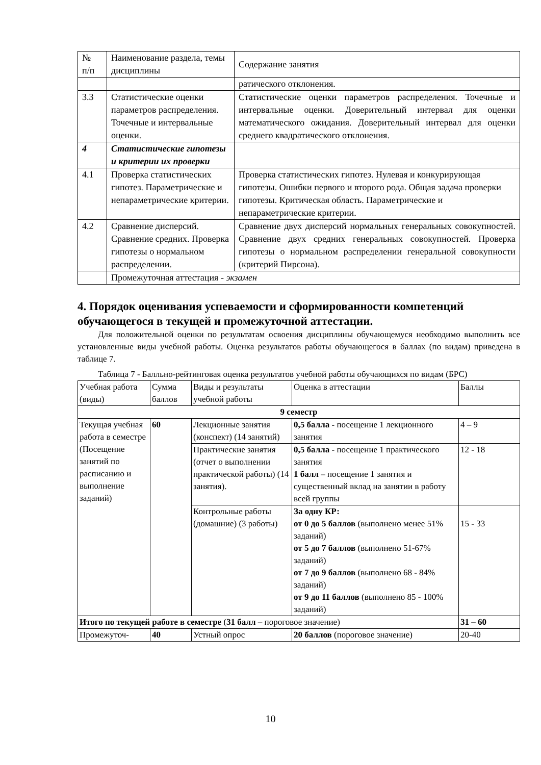| № п/п | Наименование раздела, темы дисциплины | Содержание занятия |
| --- | --- | --- |
| | | ратического отклонения. |
| 3.3 | Статистические оценки параметров распределения. Точечные и интервальные оценки. | Статистические оценки параметров распределения. Точечные и интервальные оценки. Доверительный интервал для оценки математического ожидания. Доверительный интервал для оценки среднего квадратического отклонения. |
| 4 | Статистические гипотезы и критерии их проверки | |
| 4.1 | Проверка статистических гипотез. Параметрические и непараметрические критерии. | Проверка статистических гипотез. Нулевая и конкурирующая гипотезы. Ошибки первого и второго рода. Общая задача проверки гипотезы. Критическая область. Параметрические и непараметрические критерии. |
| 4.2 | Сравнение дисперсий. Сравнение средних. Проверка гипотезы о нормальном распределении. | Сравнение двух дисперсий нормальных генеральных совокупностей. Сравнение двух средних генеральных совокупностей. Проверка гипотезы о нормальном распределении генеральной совокупности (критерий Пирсона). |
| | Промежуточная аттестация - экзамен | |
4. Порядок оценивания успеваемости и сформированности компетенций обучающегося в текущей и промежуточной аттестации.
Для положительной оценки по результатам освоения дисциплины обучающемуся необходимо выполнить все установленные виды учебной работы. Оценка результатов работы обучающегося в баллах (по видам) приведена в таблице 7.
Таблица 7 - Балльно-рейтинговая оценка результатов учебной работы обучающихся по видам (БРС)
| Учебная работа (виды) | Сумма баллов | Виды и результаты учебной работы | Оценка в аттестации | Баллы |
| --- | --- | --- | --- | --- |
| 9 семестр | | | | |
| Текущая учебная работа в семестре (Посещение занятий по расписанию и выполнение заданий) | 60 | Лекционные занятия (конспект) (14 занятий) | 0,5 балла - посещение 1 лекционного занятия | 4 – 9 |
| | | Практические занятия (отчет о выполнении практической работы) (14 занятия). | 0,5 балла - посещение 1 практического занятия 1 балл – посещение 1 занятия и существенный вклад на занятии в работу всей группы | 12 - 18 |
| | | Контрольные работы (домашние) (3 работы) | За одну КР: от 0 до 5 баллов (выполнено менее 51% заданий) от 5 до 7 баллов (выполнено 51-67% заданий) от 7 до 9 баллов (выполнено 68 - 84% заданий) от 9 до 11 баллов (выполнено 85 - 100% заданий) | 15 - 33 |
| Итого по текущей работе в семестре ( 31 балл – пороговое значение) | | | | 31 – 60 |
| Промежуточ- | 40 | Устный опрос | 20 баллов (пороговое значение) | 20-40 |
10